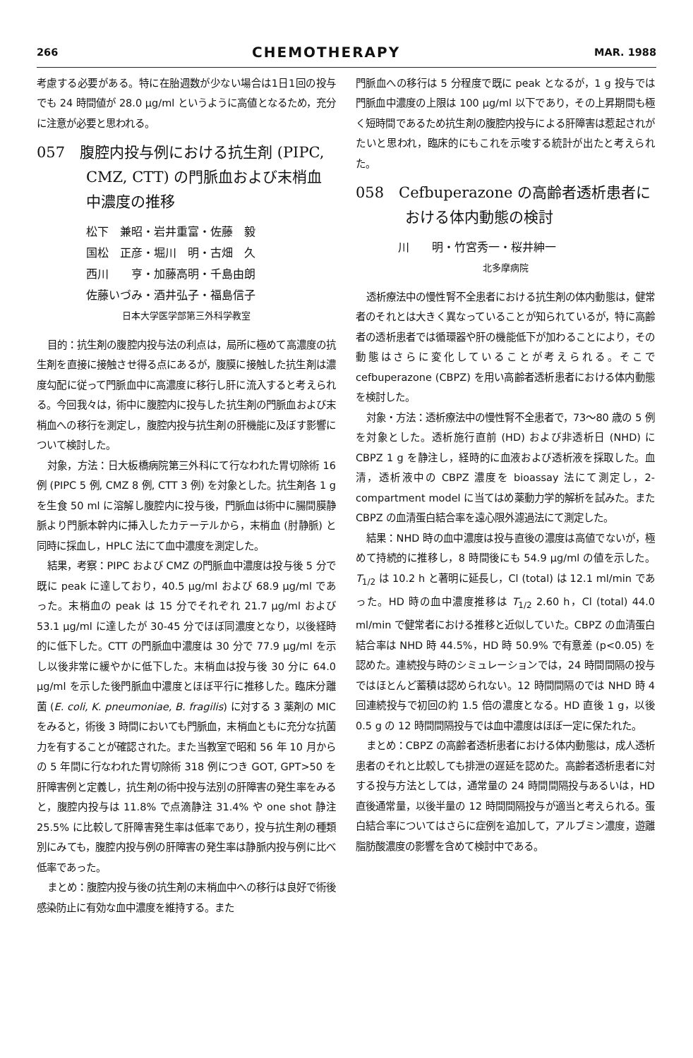266 CHEMOTHERAPY MAR. 1988
考慮する必要がある。特に在胎週数が少ない場合は1日1回の投与でも 24 時間値が 28.0 μg/ml というように高値となるため，充分に注意が必要と思われる。
057　腹腔内投与例における抗生剤 (PIPC, CMZ, CTT) の門脈血および末梢血中濃度の推移
松下　兼昭・岩井重富・佐藤　毅
国松　正彦・堀川　明・古畑　久
西川　　亨・加藤高明・千島由朗
佐藤いづみ・酒井弘子・福島信子
日本大学医学部第三外科学教室
目的：抗生剤の腹腔内投与法の利点は，局所に極めて高濃度の抗生剤を直接に接触させ得る点にあるが，腹膜に接触した抗生剤は濃度勾配に従って門脈血中に高濃度に移行し肝に流入すると考えられる。今回我々は，術中に腹腔内に投与した抗生剤の門脈血および末梢血への移行を測定し，腹腔内投与抗生剤の肝機能に及ぼす影響について検討した。
対象，方法：日大板橋病院第三外科にて行なわれた胃切除術 16 例 (PIPC 5 例, CMZ 8 例, CTT 3 例) を対象とした。抗生剤各 1 g を生食 50 ml に溶解し腹腔内に投与後，門脈血は術中に腸間膜静脈より門脈本幹内に挿入したカテーテルから，末梢血 (肘静脈) と同時に採血し，HPLC 法にて血中濃度を測定した。
結果，考察：PIPC および CMZ の門脈血中濃度は投与後 5 分で既に peak に達しており，40.5 μg/ml および 68.9 μg/ml であった。末梢血の peak は 15 分でそれぞれ 21.7 μg/ml および 53.1 μg/ml に達したが 30-45 分でほぼ同濃度となり，以後経時的に低下した。CTT の門脈血中濃度は 30 分で 77.9 μg/ml を示し以後非常に緩やかに低下した。末梢血は投与後 30 分に 64.0 μg/ml を示した後門脈血中濃度とほぼ平行に推移した。臨床分離菌 (E. coli, K. pneumoniae, B. fragilis) に対する 3 薬剤の MIC をみると，術後 3 時間においても門脈血，末梢血ともに充分な抗菌力を有することが確認された。また当教室で昭和 56 年 10 月からの 5 年間に行なわれた胃切除術 318 例につき GOT, GPT>50 を肝障害例と定義し，抗生剤の術中投与法別の肝障害の発生率をみると，腹腔内投与は 11.8% で点滴静注 31.4% や one shot 静注 25.5% に比較して肝障害発生率は低率であり，投与抗生剤の種類別にみても，腹腔内投与例の肝障害の発生率は静脈内投与例に比べ低率であった。
まとめ：腹腔内投与後の抗生剤の末梢血中への移行は良好で術後感染防止に有効な血中濃度を維持する。また
門脈血への移行は 5 分程度で既に peak となるが，1 g 投与では門脈血中濃度の上限は 100 μg/ml 以下であり，その上昇期間も極く短時間であるため抗生剤の腹腔内投与による肝障害は惹起されがたいと思われ，臨床的にもこれを示唆する統計が出たと考えられた。
058　Cefbuperazone の高齢者透析患者における体内動態の検討
川　　明・竹宮秀一・桜井紳一
北多摩病院
透析療法中の慢性腎不全患者における抗生剤の体内動態は，健常者のそれとは大きく異なっていることが知られているが，特に高齢者の透析患者では循環器や肝の機能低下が加わることにより，その動態はさらに変化していることが考えられる。そこで cefbuperazone (CBPZ) を用い高齢者透析患者における体内動態を検討した。
対象・方法：透析療法中の慢性腎不全患者で，73～80 歳の 5 例を対象とした。透析施行直前 (HD) および非透析日 (NHD) に CBPZ 1 g を静注し，経時的に血液および透析液を採取した。血清，透析液中の CBPZ 濃度を bioassay 法にて測定し，2-compartment model に当てはめ薬動力学的解析を試みた。また CBPZ の血清蛋白結合率を遠心限外濾過法にて測定した。
結果：NHD 時の血中濃度は投与直後の濃度は高値でないが，極めて持続的に推移し，8 時間後にも 54.9 μg/ml の値を示した。T<sub>1/2</sub> は 10.2 h と著明に延長し，Cl (total) は 12.1 ml/min であった。HD 時の血中濃度推移は T<sub>1/2</sub> 2.60 h，Cl (total) 44.0 ml/min で健常者における推移と近似していた。CBPZ の血清蛋白結合率は NHD 時 44.5%，HD 時 50.9% で有意差 (p<0.05) を認めた。連続投与時のシミュレーションでは，24 時間間隔の投与ではほとんど蓄積は認められない。12 時間間隔のでは NHD 時 4 回連続投与で初回の約 1.5 倍の濃度となる。HD 直後 1 g，以後 0.5 g の 12 時間間隔投与では血中濃度はほぼ一定に保たれた。
まとめ：CBPZ の高齢者透析患者における体内動態は，成人透析患者のそれと比較しても排泄の遅延を認めた。高齢者透析患者に対する投与方法としては，通常量の 24 時間間隔投与あるいは，HD 直後通常量，以後半量の 12 時間間隔投与が適当と考えられる。蛋白結合率についてはさらに症例を追加して，アルブミン濃度，遊離脂肪酸濃度の影響を含めて検討中である。